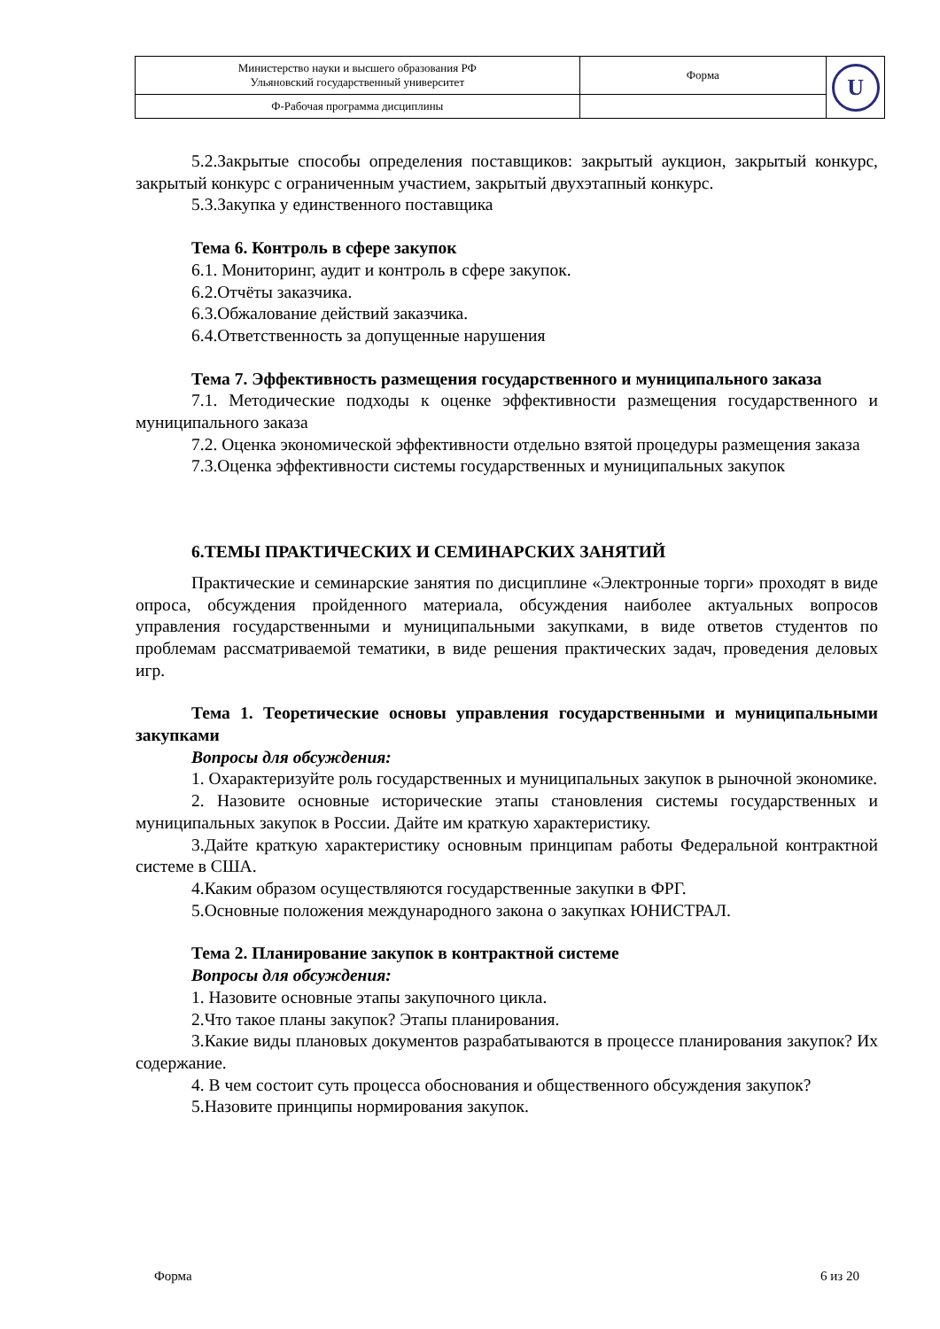| Министерство науки и высшего образования РФ Ульяновский государственный университет | Форма | U |
| Ф-Рабочая программа дисциплины | | |
5.2.Закрытые способы определения поставщиков: закрытый аукцион, закрытый конкурс, закрытый конкурс с ограниченным участием, закрытый двухэтапный конкурс.
5.3.Закупка у единственного поставщика
Тема 6. Контроль в сфере закупок
6.1. Мониторинг, аудит и контроль в сфере закупок.
6.2.Отчёты заказчика.
6.3.Обжалование действий заказчика.
6.4.Ответственность за допущенные нарушения
Тема 7. Эффективность размещения государственного и муниципального заказа
7.1. Методические подходы к оценке эффективности размещения государственного и муниципального заказа
7.2. Оценка экономической эффективности отдельно взятой процедуры размещения заказа
7.3.Оценка эффективности системы государственных и муниципальных закупок
6.ТЕМЫ ПРАКТИЧЕСКИХ И СЕМИНАРСКИХ ЗАНЯТИЙ
Практические и семинарские занятия по дисциплине «Электронные торги» проходят в виде опроса, обсуждения пройденного материала, обсуждения наиболее актуальных вопросов управления государственными и муниципальными закупками, в виде ответов студентов по проблемам рассматриваемой тематики, в виде решения практических задач, проведения деловых игр.
Тема 1. Теоретические основы управления государственными и муниципальными закупками
Вопросы для обсуждения:
1. Охарактеризуйте роль государственных и муниципальных закупок в рыночной экономике.
2. Назовите основные исторические этапы становления системы государственных и муниципальных закупок в России. Дайте им краткую характеристику.
3.Дайте краткую характеристику основным принципам работы Федеральной контрактной системе в США.
4.Каким образом осуществляются государственные закупки в ФРГ.
5.Основные положения международного закона о закупках ЮНИСТРАЛ.
Тема 2. Планирование закупок в контрактной системе
Вопросы для обсуждения:
1. Назовите основные этапы закупочного цикла.
2.Что такое планы закупок? Этапы планирования.
3.Какие виды плановых документов разрабатываются в процессе планирования закупок? Их содержание.
4. В чем состоит суть процесса обоснования и общественного обсуждения закупок?
5.Назовите принципы нормирования закупок.
Форма 6 из 20